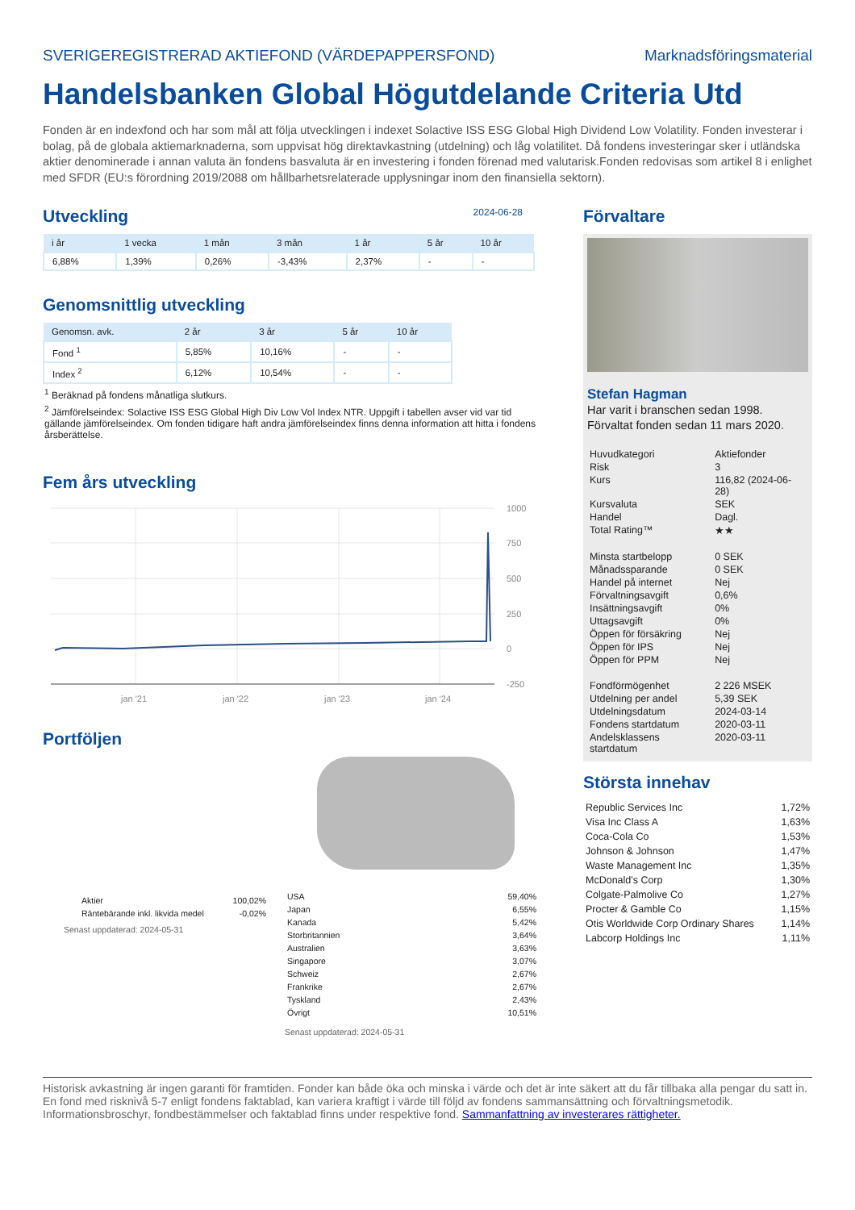SVERIGEREGISTRERAD AKTIEFOND (VÄRDEPAPPERSFOND) Marknadsföringsmaterial
Handelsbanken Global Högutdelande Criteria Utd
Fonden är en indexfond och har som mål att följa utvecklingen i indexet Solactive ISS ESG Global High Dividend Low Volatility. Fonden investerar i bolag, på de globala aktiemarknaderna, som uppvisat hög direktavkastning (utdelning) och låg volatilitet. Då fondens investeringar sker i utländska aktier denominerade i annan valuta än fondens basvaluta är en investering i fonden förenad med valutarisk.Fonden redovisas som artikel 8 i enlighet med SFDR (EU:s förordning 2019/2088 om hållbarhetsrelaterade upplysningar inom den finansiella sektorn).
Utveckling 2024-06-28
| i år | 1 vecka | 1 mån | 3 mån | 1 år | 5 år | 10 år |
| --- | --- | --- | --- | --- | --- | --- |
| 6,88% | 1,39% | 0,26% | -3,43% | 2,37% | - | - |
Genomsnittlig utveckling
| Genomsn. avk. | 2 år | 3 år | 5 år | 10 år |
| --- | --- | --- | --- | --- |
| Fond <sup>1</sup> | 5,85% | 10,16% | - | - |
| Index <sup>2</sup> | 6,12% | 10,54% | - | - |
<sup>1</sup> Beräknad på fondens månatliga slutkurs.
<sup>2</sup> Jämförelseindex: Solactive ISS ESG Global High Div Low Vol Index NTR. Uppgift i tabellen avser vid var tid gällande jämförelseindex. Om fonden tidigare haft andra jämförelseindex finns denna information att hitta i fondens årsberättelse.
Fem års utveckling
1000
750
500
250
0
-250
jan '21
jan '22
jan '23
jan '24
Portföljen
| Aktier | 100,02% |
| Räntebärande inkl. likvida medel | -0,02% |
Senast uppdaterad: 2024-05-31
| USA | 59,40% |
| Japan | 6,55% |
| Kanada | 5,42% |
| Storbritannien | 3,64% |
| Australien | 3,63% |
| Singapore | 3,07% |
| Schweiz | 2,67% |
| Frankrike | 2,67% |
| Tyskland | 2,43% |
| Övrigt | 10,51% |
Senast uppdaterad: 2024-05-31
Förvaltare
Stefan Hagman
Har varit i branschen sedan 1998.
Förvaltat fonden sedan 11 mars 2020.
| Huvudkategori | Aktiefonder |
| Risk | 3 |
| Kurs | 116,82 (2024-06-28) |
| Kursvaluta | SEK |
| Handel | Dagl. |
| Total Rating™ | ★★ |
| Minsta startbelopp | 0 SEK |
| Månadssparande | 0 SEK |
| Handel på internet | Nej |
| Förvaltningsavgift | 0,6% |
| Insättningsavgift | 0% |
| Uttagsavgift | 0% |
| Öppen för försäkring | Nej |
| Öppen för IPS | Nej |
| Öppen för PPM | Nej |
| Fondförmögenhet | 2 226 MSEK |
| Utdelning per andel | 5,39 SEK |
| Utdelningsdatum | 2024-03-14 |
| Fondens startdatum | 2020-03-11 |
| Andelsklassens startdatum | 2020-03-11 |
Största innehav
| Republic Services Inc | 1,72% |
| Visa Inc Class A | 1,63% |
| Coca-Cola Co | 1,53% |
| Johnson & Johnson | 1,47% |
| Waste Management Inc | 1,35% |
| McDonald's Corp | 1,30% |
| Colgate-Palmolive Co | 1,27% |
| Procter & Gamble Co | 1,15% |
| Otis Worldwide Corp Ordinary Shares | 1,14% |
| Labcorp Holdings Inc | 1,11% |
Historisk avkastning är ingen garanti för framtiden. Fonder kan både öka och minska i värde och det är inte säkert att du får tillbaka alla pengar du satt in. En fond med risknivå 5-7 enligt fondens faktablad, kan variera kraftigt i värde till följd av fondens sammansättning och förvaltningsmetodik. Informationsbroschyr, fondbestämmelser och faktablad finns under respektive fond. Sammanfattning av investerares rättigheter.